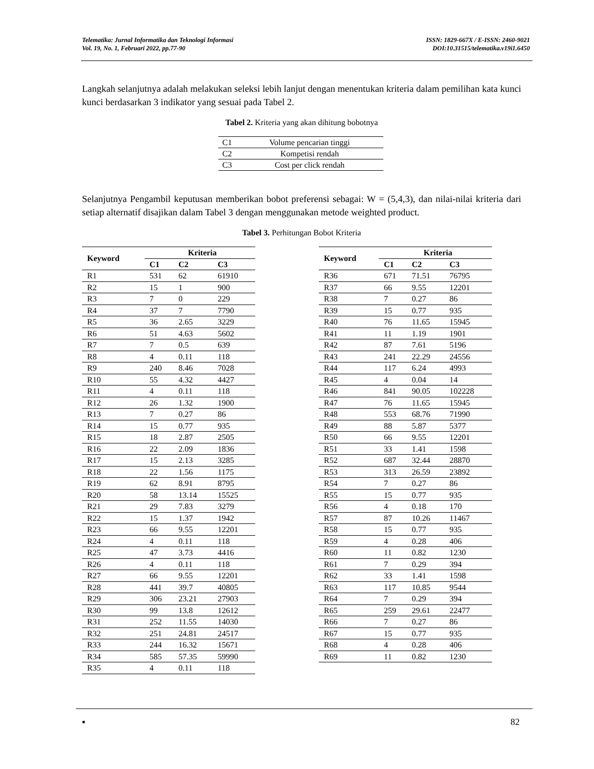Telematika: Jurnal Informatika dan Teknologi Informasi
Vol. 19, No. 1, Februari 2022, pp.77-90
ISSN: 1829-667X / E-ISSN: 2460-9021
DOI:10.31515/telematika.v19i1.6450
Langkah selanjutnya adalah melakukan seleksi lebih lanjut dengan menentukan kriteria dalam pemilihan kata kunci kunci berdasarkan 3 indikator yang sesuai pada Tabel 2.
Tabel 2. Kriteria yang akan dihitung bobotnya
| C1 | Volume pencarian tinggi |
| C2 | Kompetisi rendah |
| C3 | Cost per click rendah |
Selanjutnya Pengambil keputusan memberikan bobot preferensi sebagai: W = (5,4,3), dan nilai-nilai kriteria dari setiap alternatif disajikan dalam Tabel 3 dengan menggunakan metode weighted product.
Tabel 3. Perhitungan Bobot Kriteria
| Keyword | Kriteria | | |
| --- | --- | --- | --- |
| | C1 | C2 | C3 |
| R1 | 531 | 62 | 61910 |
| R2 | 15 | 1 | 900 |
| R3 | 7 | 0 | 229 |
| R4 | 37 | 7 | 7790 |
| R5 | 36 | 2.65 | 3229 |
| R6 | 51 | 4.63 | 5602 |
| R7 | 7 | 0.5 | 639 |
| R8 | 4 | 0.11 | 118 |
| R9 | 240 | 8.46 | 7028 |
| R10 | 55 | 4.32 | 4427 |
| R11 | 4 | 0.11 | 118 |
| R12 | 26 | 1.32 | 1900 |
| R13 | 7 | 0.27 | 86 |
| R14 | 15 | 0.77 | 935 |
| R15 | 18 | 2.87 | 2505 |
| R16 | 22 | 2.09 | 1836 |
| R17 | 15 | 2.13 | 3285 |
| R18 | 22 | 1.56 | 1175 |
| R19 | 62 | 8.91 | 8795 |
| R20 | 58 | 13.14 | 15525 |
| R21 | 29 | 7.83 | 3279 |
| R22 | 15 | 1.37 | 1942 |
| R23 | 66 | 9.55 | 12201 |
| R24 | 4 | 0.11 | 118 |
| R25 | 47 | 3.73 | 4416 |
| R26 | 4 | 0.11 | 118 |
| R27 | 66 | 9.55 | 12201 |
| R28 | 441 | 39.7 | 40805 |
| R29 | 306 | 23.21 | 27903 |
| R30 | 99 | 13.8 | 12612 |
| R31 | 252 | 11.55 | 14030 |
| R32 | 251 | 24.81 | 24517 |
| R33 | 244 | 16.32 | 15671 |
| R34 | 585 | 57.35 | 59990 |
| R35 | 4 | 0.11 | 118 |
| Keyword | Kriteria | | |
| --- | --- | --- | --- |
| | C1 | C2 | C3 |
| R36 | 671 | 71.51 | 76795 |
| R37 | 66 | 9.55 | 12201 |
| R38 | 7 | 0.27 | 86 |
| R39 | 15 | 0.77 | 935 |
| R40 | 76 | 11.65 | 15945 |
| R41 | 11 | 1.19 | 1901 |
| R42 | 87 | 7.61 | 5196 |
| R43 | 241 | 22.29 | 24556 |
| R44 | 117 | 6.24 | 4993 |
| R45 | 4 | 0.04 | 14 |
| R46 | 841 | 90.05 | 102228 |
| R47 | 76 | 11.65 | 15945 |
| R48 | 553 | 68.76 | 71990 |
| R49 | 88 | 5.87 | 5377 |
| R50 | 66 | 9.55 | 12201 |
| R51 | 33 | 1.41 | 1598 |
| R52 | 687 | 32.44 | 28870 |
| R53 | 313 | 26.59 | 23892 |
| R54 | 7 | 0.27 | 86 |
| R55 | 15 | 0.77 | 935 |
| R56 | 4 | 0.18 | 170 |
| R57 | 87 | 10.26 | 11467 |
| R58 | 15 | 0.77 | 935 |
| R59 | 4 | 0.28 | 406 |
| R60 | 11 | 0.82 | 1230 |
| R61 | 7 | 0.29 | 394 |
| R62 | 33 | 1.41 | 1598 |
| R63 | 117 | 10.85 | 9544 |
| R64 | 7 | 0.29 | 394 |
| R65 | 259 | 29.61 | 22477 |
| R66 | 7 | 0.27 | 86 |
| R67 | 15 | 0.77 | 935 |
| R68 | 4 | 0.28 | 406 |
| R69 | 11 | 0.82 | 1230 |
▪ 82